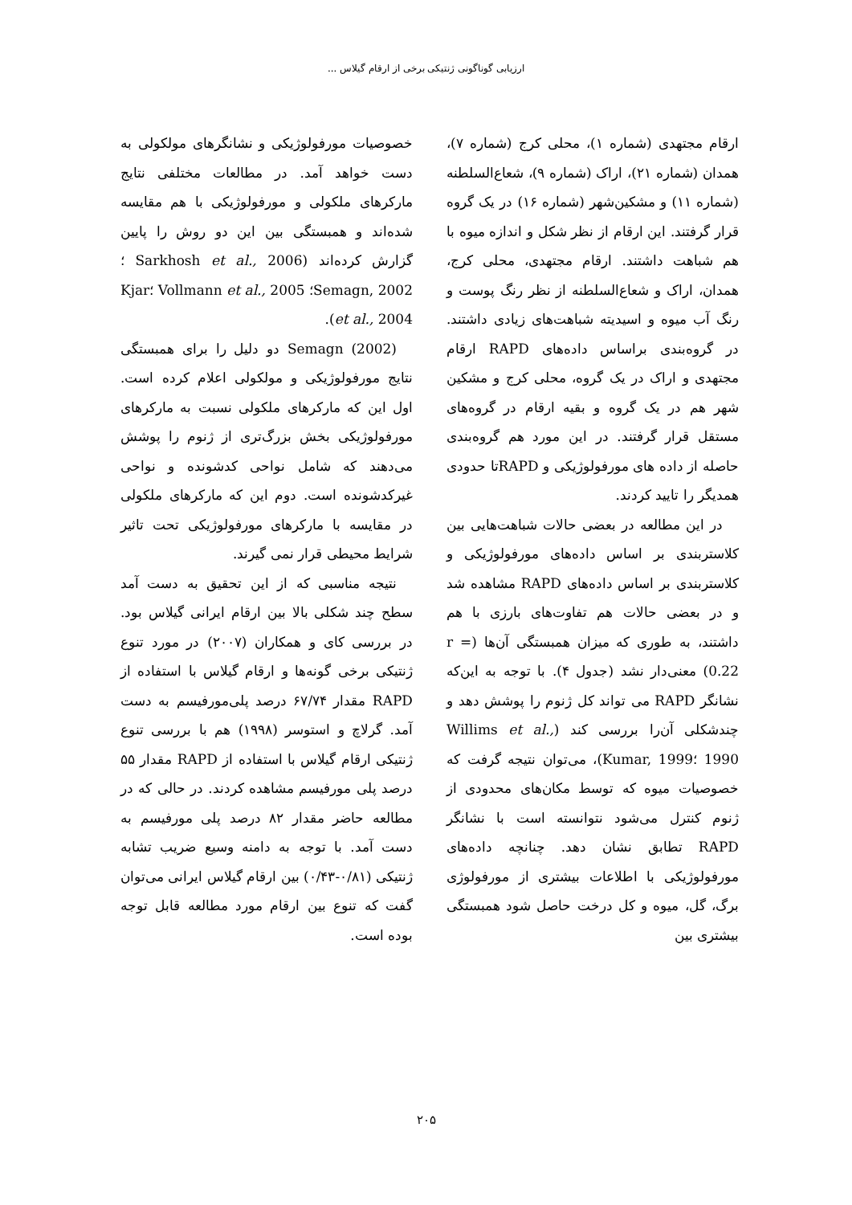ارزیابی گوناگونی ژنتیکی برخی از ارقام گیلاس ...
ارقام مجتهدی (شماره ۱)، محلی کرج (شماره ۷)، همدان (شماره ۲۱)، اراک (شماره ۹)، شعاع‌السلطنه (شماره ۱۱) و مشکین‌شهر (شماره ۱۶) در یک گروه قرار گرفتند. این ارقام از نظر شکل و اندازه میوه با هم شباهت داشتند. ارقام مجتهدی، محلی کرج، همدان، اراک و شعاع‌السلطنه از نظر رنگ پوست و رنگ آب میوه و اسیدیته شباهت‌های زیادی داشتند. در گروه‌بندی براساس داده‌های RAPD ارقام مجتهدی و اراک در یک گروه، محلی کرج و مشکین شهر هم در یک گروه و بقیه ارقام در گروه‌های مستقل قرار گرفتند. در این مورد هم گروه‌بندی حاصله از داده های مورفولوژیکی و RAPDتا حدودی همدیگر را تایید کردند.
در این مطالعه در بعضی حالات شباهت‌هایی بین کلاستربندی بر اساس داده‌های مورفولوژیکی و کلاستربندی بر اساس داده‌های RAPD مشاهده شد و در بعضی حالات هم تفاوت‌های بارزی با هم داشتند، به طوری که میزان همبستگی آن‌ها (r = 0.22) معنی‌دار نشد (جدول ۴). با توجه به این‌که نشانگر RAPD می تواند کل ژنوم را پوشش دهد و چندشکلی آن‌را بررسی کند (Willims et al., 1990 ؛Kumar, 1999)، می‌توان نتیجه گرفت که خصوصیات میوه که توسط مکان‌های محدودی از ژنوم کنترل می‌شود نتوانسته است با نشانگر RAPD تطابق نشان دهد. چنانچه داده‌های مورفولوژیکی با اطلاعات بیشتری از مورفولوژی برگ، گل، میوه و کل درخت حاصل شود همبستگی بیشتری بین
خصوصیات مورفولوژیکی و نشانگرهای مولکولی به دست خواهد آمد. در مطالعات مختلفی نتایج مارکرهای ملکولی و مورفولوژیکی با هم مقایسه شده‌اند و همبستگی بین این دو روش را پایین گزارش کرده‌اند (Sarkhosh et al., 2006 ؛Semagn, 2002؛ Vollmann et al., 2005 ؛Kjar et al., 2004).
Semagn (2002) دو دلیل را برای همبستگی نتایج مورفولوژیکی و مولکولی اعلام کرده است. اول این که مارکرهای ملکولی نسبت به مارکرهای مورفولوژیکی بخش بزرگ‌تری از ژنوم را پوشش می‌دهند که شامل نواحی کدشونده و نواحی غیرکدشونده است. دوم این که مارکرهای ملکولی در مقایسه با مارکرهای مورفولوژیکی تحت تاثیر شرایط محیطی قرار نمی گیرند.
نتیجه مناسبی که از این تحقیق به دست آمد سطح چند شکلی بالا بین ارقام ایرانی گیلاس بود. در بررسی کای و همکاران (۲۰۰۷) در مورد تنوع ژنتیکی برخی گونه‌ها و ارقام گیلاس با استفاده از RAPD مقدار ۶۷/۷۴ درصد پلی‌مورفیسم به دست آمد. گرلاچ و استوسر (۱۹۹۸) هم با بررسی تنوع ژنتیکی ارقام گیلاس با استفاده از RAPD مقدار ۵۵ درصد پلی مورفیسم مشاهده کردند. در حالی که در مطالعه حاضر مقدار ۸۲ درصد پلی مورفیسم به دست آمد. با توجه به دامنه وسیع ضریب تشابه ژنتیکی (۰/۸۱-۰/۴۳) بین ارقام گیلاس ایرانی می‌توان گفت که تنوع بین ارقام مورد مطالعه قابل توجه بوده است.
۲۰۵